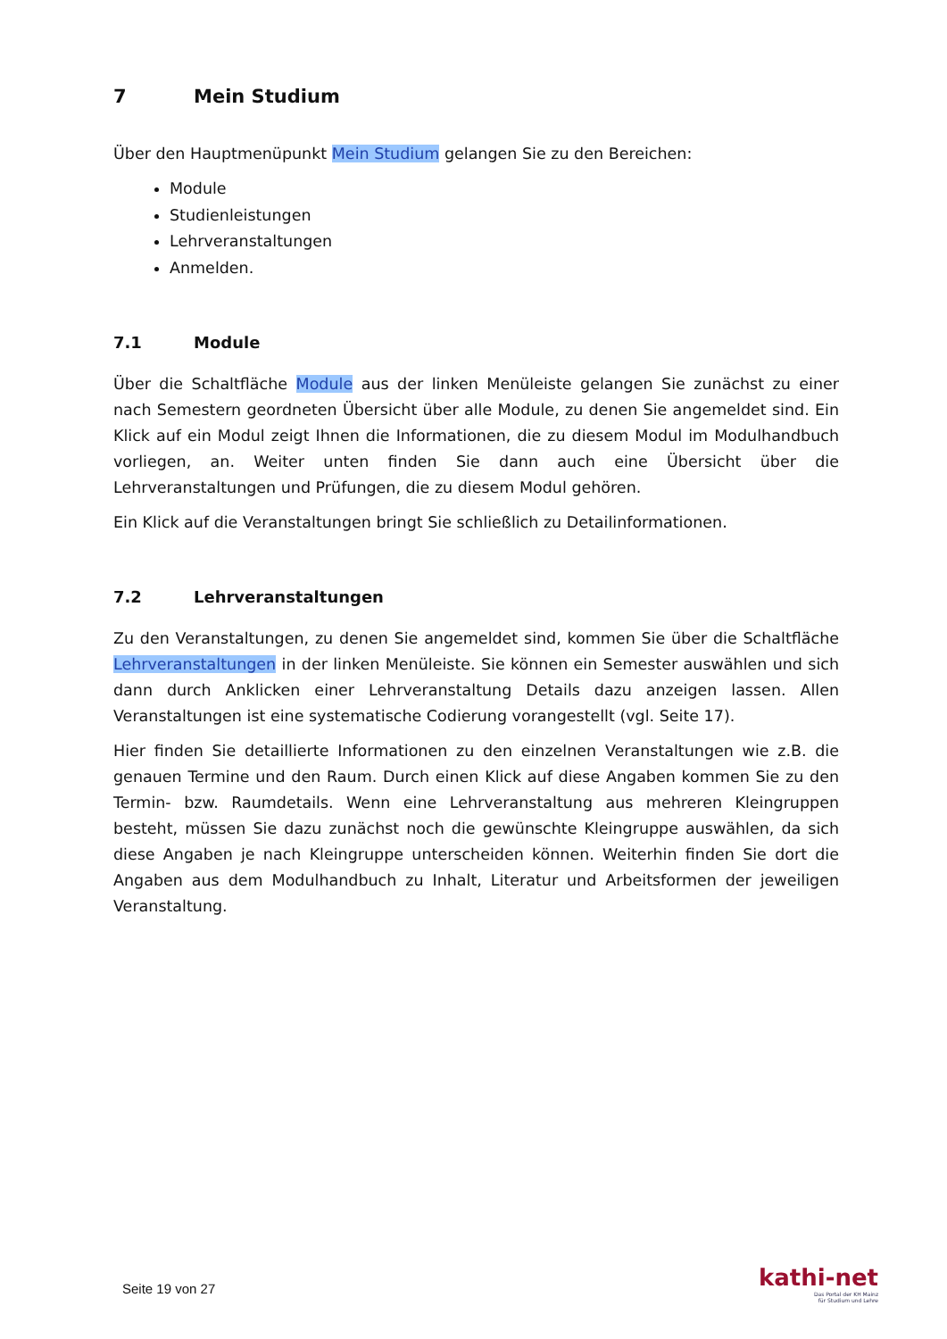7 Mein Studium
Über den Hauptmenüpunkt Mein Studium gelangen Sie zu den Bereichen:
Module
Studienleistungen
Lehrveranstaltungen
Anmelden.
7.1 Module
Über die Schaltfläche Module aus der linken Menüleiste gelangen Sie zunächst zu einer nach Semestern geordneten Übersicht über alle Module, zu denen Sie angemeldet sind. Ein Klick auf ein Modul zeigt Ihnen die Informationen, die zu diesem Modul im Modulhandbuch vorliegen, an. Weiter unten finden Sie dann auch eine Übersicht über die Lehrveranstaltungen und Prüfungen, die zu diesem Modul gehören.
Ein Klick auf die Veranstaltungen bringt Sie schließlich zu Detailinformationen.
7.2 Lehrveranstaltungen
Zu den Veranstaltungen, zu denen Sie angemeldet sind, kommen Sie über die Schaltfläche Lehrveranstaltungen in der linken Menüleiste. Sie können ein Semester auswählen und sich dann durch Anklicken einer Lehrveranstaltung Details dazu anzeigen lassen. Allen Veranstaltungen ist eine systematische Codierung vorangestellt (vgl. Seite 17).
Hier finden Sie detaillierte Informationen zu den einzelnen Veranstaltungen wie z.B. die genauen Termine und den Raum. Durch einen Klick auf diese Angaben kommen Sie zu den Termin- bzw. Raumdetails. Wenn eine Lehrveranstaltung aus mehreren Kleingruppen besteht, müssen Sie dazu zunächst noch die gewünschte Kleingruppe auswählen, da sich diese Angaben je nach Kleingruppe unterscheiden können. Weiterhin finden Sie dort die Angaben aus dem Modulhandbuch zu Inhalt, Literatur und Arbeitsformen der jeweiligen Veranstaltung.
Seite 19 von 27
kathi-net
Das Portal der KH Mainz
für Studium und Lehre